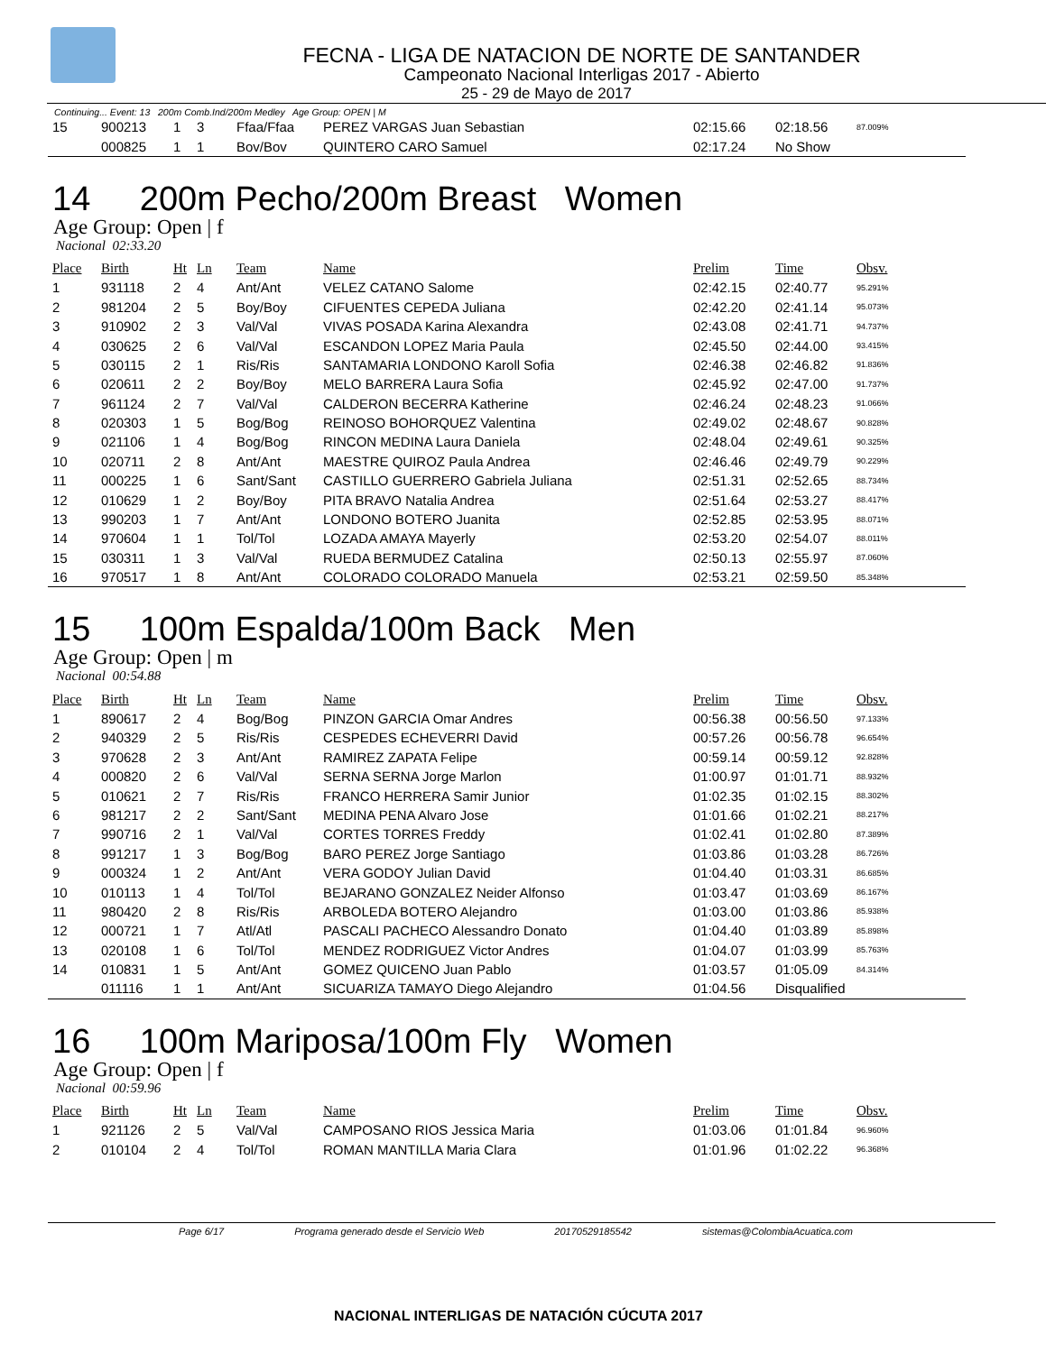FECNA - LIGA DE NATACION DE NORTE DE SANTANDER
Campeonato Nacional Interligas 2017 - Abierto
25 - 29 de Mayo de 2017
Continuing... Event: 13 200m Comb.Ind/200m Medley Age Group: OPEN | M
| 15 | 900213 | 1 | 3 | Ffaa/Ffaa | PEREZ VARGAS Juan Sebastian | 02:15.66 | 02:18.56 | 87.009% |
| | 000825 | 1 | 1 | Bov/Bov | QUINTERO CARO Samuel | 02:17.24 | No Show | |
14 200m Pecho/200m Breast Women
Age Group: Open | f
Nacional 02:33.20
| Place | Birth | Ht | Ln | Team | Name | Prelim | Time | Obsv. |
| --- | --- | --- | --- | --- | --- | --- | --- | --- |
| 1 | 931118 | 2 | 4 | Ant/Ant | VELEZ CATANO Salome | 02:42.15 | 02:40.77 | 95.291% |
| 2 | 981204 | 2 | 5 | Boy/Boy | CIFUENTES CEPEDA Juliana | 02:42.20 | 02:41.14 | 95.073% |
| 3 | 910902 | 2 | 3 | Val/Val | VIVAS POSADA Karina Alexandra | 02:43.08 | 02:41.71 | 94.737% |
| 4 | 030625 | 2 | 6 | Val/Val | ESCANDON LOPEZ Maria Paula | 02:45.50 | 02:44.00 | 93.415% |
| 5 | 030115 | 2 | 1 | Ris/Ris | SANTAMARIA LONDONO Karoll Sofia | 02:46.38 | 02:46.82 | 91.836% |
| 6 | 020611 | 2 | 2 | Boy/Boy | MELO BARRERA Laura Sofia | 02:45.92 | 02:47.00 | 91.737% |
| 7 | 961124 | 2 | 7 | Val/Val | CALDERON BECERRA Katherine | 02:46.24 | 02:48.23 | 91.066% |
| 8 | 020303 | 1 | 5 | Bog/Bog | REINOSO BOHORQUEZ Valentina | 02:49.02 | 02:48.67 | 90.828% |
| 9 | 021106 | 1 | 4 | Bog/Bog | RINCON MEDINA Laura Daniela | 02:48.04 | 02:49.61 | 90.325% |
| 10 | 020711 | 2 | 8 | Ant/Ant | MAESTRE QUIROZ Paula Andrea | 02:46.46 | 02:49.79 | 90.229% |
| 11 | 000225 | 1 | 6 | Sant/Sant | CASTILLO GUERRERO Gabriela Juliana | 02:51.31 | 02:52.65 | 88.734% |
| 12 | 010629 | 1 | 2 | Boy/Boy | PITA BRAVO Natalia Andrea | 02:51.64 | 02:53.27 | 88.417% |
| 13 | 990203 | 1 | 7 | Ant/Ant | LONDONO BOTERO Juanita | 02:52.85 | 02:53.95 | 88.071% |
| 14 | 970604 | 1 | 1 | Tol/Tol | LOZADA AMAYA Mayerly | 02:53.20 | 02:54.07 | 88.011% |
| 15 | 030311 | 1 | 3 | Val/Val | RUEDA BERMUDEZ Catalina | 02:50.13 | 02:55.97 | 87.060% |
| 16 | 970517 | 1 | 8 | Ant/Ant | COLORADO COLORADO Manuela | 02:53.21 | 02:59.50 | 85.348% |
15 100m Espalda/100m Back Men
Age Group: Open | m
Nacional 00:54.88
| Place | Birth | Ht | Ln | Team | Name | Prelim | Time | Obsv. |
| --- | --- | --- | --- | --- | --- | --- | --- | --- |
| 1 | 890617 | 2 | 4 | Bog/Bog | PINZON GARCIA Omar Andres | 00:56.38 | 00:56.50 | 97.133% |
| 2 | 940329 | 2 | 5 | Ris/Ris | CESPEDES ECHEVERRI David | 00:57.26 | 00:56.78 | 96.654% |
| 3 | 970628 | 2 | 3 | Ant/Ant | RAMIREZ ZAPATA Felipe | 00:59.14 | 00:59.12 | 92.828% |
| 4 | 000820 | 2 | 6 | Val/Val | SERNA SERNA Jorge Marlon | 01:00.97 | 01:01.71 | 88.932% |
| 5 | 010621 | 2 | 7 | Ris/Ris | FRANCO HERRERA Samir Junior | 01:02.35 | 01:02.15 | 88.302% |
| 6 | 981217 | 2 | 2 | Sant/Sant | MEDINA PENA Alvaro Jose | 01:01.66 | 01:02.21 | 88.217% |
| 7 | 990716 | 2 | 1 | Val/Val | CORTES TORRES Freddy | 01:02.41 | 01:02.80 | 87.389% |
| 8 | 991217 | 1 | 3 | Bog/Bog | BARO PEREZ Jorge Santiago | 01:03.86 | 01:03.28 | 86.726% |
| 9 | 000324 | 1 | 2 | Ant/Ant | VERA GODOY Julian David | 01:04.40 | 01:03.31 | 86.685% |
| 10 | 010113 | 1 | 4 | Tol/Tol | BEJARANO GONZALEZ Neider Alfonso | 01:03.47 | 01:03.69 | 86.167% |
| 11 | 980420 | 2 | 8 | Ris/Ris | ARBOLEDA BOTERO Alejandro | 01:03.00 | 01:03.86 | 85.938% |
| 12 | 000721 | 1 | 7 | Atl/Atl | PASCALI PACHECO Alessandro Donato | 01:04.40 | 01:03.89 | 85.898% |
| 13 | 020108 | 1 | 6 | Tol/Tol | MENDEZ RODRIGUEZ Victor Andres | 01:04.07 | 01:03.99 | 85.763% |
| 14 | 010831 | 1 | 5 | Ant/Ant | GOMEZ QUICENO Juan Pablo | 01:03.57 | 01:05.09 | 84.314% |
| | 011116 | 1 | 1 | Ant/Ant | SICUARIZA TAMAYO Diego Alejandro | 01:04.56 | Disqualified | |
16 100m Mariposa/100m Fly Women
Age Group: Open | f
Nacional 00:59.96
| Place | Birth | Ht | Ln | Team | Name | Prelim | Time | Obsv. |
| --- | --- | --- | --- | --- | --- | --- | --- | --- |
| 1 | 921126 | 2 | 5 | Val/Val | CAMPOSANO RIOS Jessica Maria | 01:03.06 | 01:01.84 | 96.960% |
| 2 | 010104 | 2 | 4 | Tol/Tol | ROMAN MANTILLA Maria Clara | 01:01.96 | 01:02.22 | 96.368% |
Page 6/17 Programa generado desde el Servicio Web 20170529185542 sistemas@ColombiaAcuatica.com
NACIONAL INTERLIGAS DE NATACIÓN CÚCUTA 2017